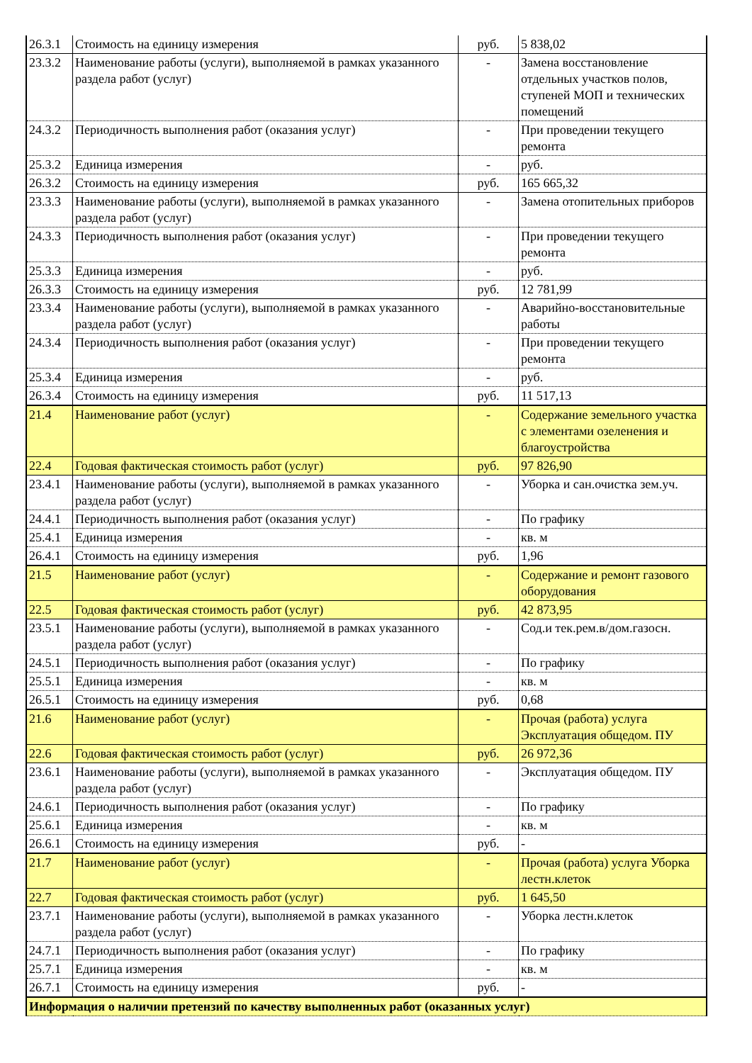| 26.3.1 | Стоимость на единицу измерения | руб. | 5 838,02 |
| 23.3.2 | Наименование работы (услуги), выполняемой в рамках указанного раздела работ (услуг) | - | Замена восстановление отдельных участков полов, ступеней МОП и технических помещений |
| 24.3.2 | Периодичность выполнения работ (оказания услуг) | - | При проведении текущего ремонта |
| 25.3.2 | Единица измерения | - | руб. |
| 26.3.2 | Стоимость на единицу измерения | руб. | 165 665,32 |
| 23.3.3 | Наименование работы (услуги), выполняемой в рамках указанного раздела работ (услуг) | - | Замена отопительных приборов |
| 24.3.3 | Периодичность выполнения работ (оказания услуг) | - | При проведении текущего ремонта |
| 25.3.3 | Единица измерения | - | руб. |
| 26.3.3 | Стоимость на единицу измерения | руб. | 12 781,99 |
| 23.3.4 | Наименование работы (услуги), выполняемой в рамках указанного раздела работ (услуг) | - | Аварийно-восстановительные работы |
| 24.3.4 | Периодичность выполнения работ (оказания услуг) | - | При проведении текущего ремонта |
| 25.3.4 | Единица измерения | - | руб. |
| 26.3.4 | Стоимость на единицу измерения | руб. | 11 517,13 |
| 21.4 | Наименование работ (услуг) | - | Содержание земельного участка с элементами озеленения и благоустройства |
| 22.4 | Годовая фактическая стоимость работ (услуг) | руб. | 97 826,90 |
| 23.4.1 | Наименование работы (услуги), выполняемой в рамках указанного раздела работ (услуг) | - | Уборка и сан.очистка зем.уч. |
| 24.4.1 | Периодичность выполнения работ (оказания услуг) | - | По графику |
| 25.4.1 | Единица измерения | - | кв. м |
| 26.4.1 | Стоимость на единицу измерения | руб. | 1,96 |
| 21.5 | Наименование работ (услуг) | - | Содержание и ремонт газового оборудования |
| 22.5 | Годовая фактическая стоимость работ (услуг) | руб. | 42 873,95 |
| 23.5.1 | Наименование работы (услуги), выполняемой в рамках указанного раздела работ (услуг) | - | Сод.и тек.рем.в/дом.газосн. |
| 24.5.1 | Периодичность выполнения работ (оказания услуг) | - | По графику |
| 25.5.1 | Единица измерения | - | кв. м |
| 26.5.1 | Стоимость на единицу измерения | руб. | 0,68 |
| 21.6 | Наименование работ (услуг) | - | Прочая (работа) услуга Эксплуатация общедом. ПУ |
| 22.6 | Годовая фактическая стоимость работ (услуг) | руб. | 26 972,36 |
| 23.6.1 | Наименование работы (услуги), выполняемой в рамках указанного раздела работ (услуг) | - | Эксплуатация общедом. ПУ |
| 24.6.1 | Периодичность выполнения работ (оказания услуг) | - | По графику |
| 25.6.1 | Единица измерения | - | кв. м |
| 26.6.1 | Стоимость на единицу измерения | руб. | - |
| 21.7 | Наименование работ (услуг) | - | Прочая (работа) услуга Уборка лестн.клеток |
| 22.7 | Годовая фактическая стоимость работ (услуг) | руб. | 1 645,50 |
| 23.7.1 | Наименование работы (услуги), выполняемой в рамках указанного раздела работ (услуг) | - | Уборка лестн.клеток |
| 24.7.1 | Периодичность выполнения работ (оказания услуг) | - | По графику |
| 25.7.1 | Единица измерения | - | кв. м |
| 26.7.1 | Стоимость на единицу измерения | руб. | - |
| Информация о наличии претензий по качеству выполненных работ (оказанных услуг) | | | |